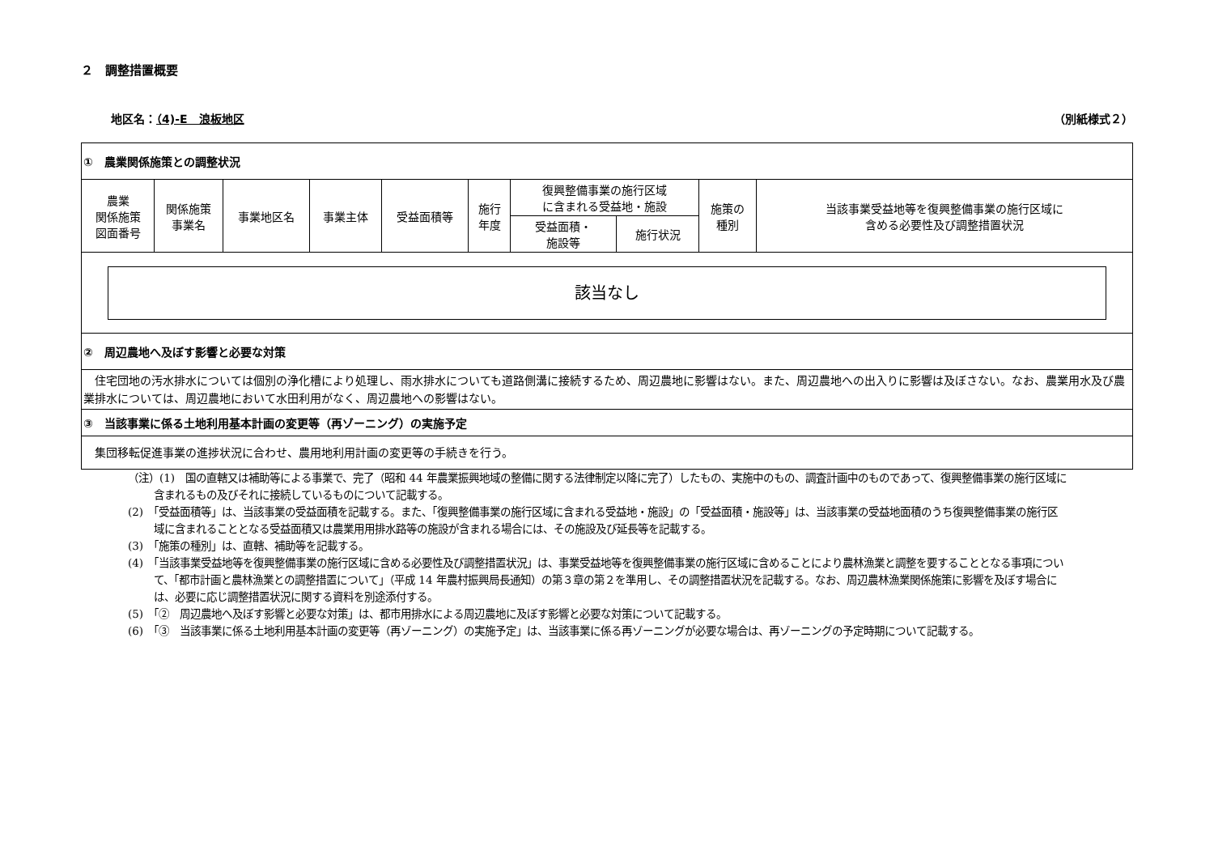２　調整措置概要
地区名：（4)-E　浪板地区 （別紙様式２）
| ① 農業関係施策との調整状況 | | | | | | | | | |
| 農業 関係施策 図面番号 | 関係施策 事業名 | 事業地区名 | 事業主体 | 受益面積等 | 施行 年度 | 復興整備事業の施行区域 に含まれる受益地・施設 | | 施策の 種別 | 当該事業受益地等を復興整備事業の施行区域に 含める必要性及び調整措置状況 |
| | | | | | | 受益面積・ 施設等 | 施行状況 | | |
| 該当なし | | | | | | | | | |
| ② 周辺農地へ及ぼす影響と必要な対策 | | | | | | | | | |
| 住宅団地の汚水排水については個別の浄化槽により処理し、雨水排水についても道路側溝に接続するため、周辺農地に影響はない。また、周辺農地への出入りに影響は及ぼさない。なお、農業用水及び農業排水については、周辺農地において水田利用がなく、周辺農地への影響はない。 | | | | | | | | | |
| ③ 当該事業に係る土地利用基本計画の変更等（再ゾーニング）の実施予定 | | | | | | | | | |
| 集団移転促進事業の進捗状況に合わせ、農用地利用計画の変更等の手続きを行う。 | | | | | | | | | |
（注）(1)　国の直轄又は補助等による事業で、完了（昭和 44 年農業振興地域の整備に関する法律制定以降に完了）したもの、実施中のもの、調査計画中のものであって、復興整備事業の施行区域に含まれるもの及びそれに接続しているものについて記載する。
(2)　「受益面積等」は、当該事業の受益面積を記載する。また、「復興整備事業の施行区域に含まれる受益地・施設」の「受益面積・施設等」は、当該事業の受益地面積のうち復興整備事業の施行区域に含まれることとなる受益面積又は農業用用排水路等の施設が含まれる場合には、その施設及び延長等を記載する。
(3)　「施策の種別」は、直轄、補助等を記載する。
(4)　「当該事業受益地等を復興整備事業の施行区域に含める必要性及び調整措置状況」は、事業受益地等を復興整備事業の施行区域に含めることにより農林漁業と調整を要することとなる事項について、「都市計画と農林漁業との調整措置について」（平成 14 年農村振興局長通知）の第３章の第２を準用し、その調整措置状況を記載する。なお、周辺農林漁業関係施策に影響を及ぼす場合には、必要に応じ調整措置状況に関する資料を別途添付する。
(5)　「②　周辺農地へ及ぼす影響と必要な対策」は、都市用排水による周辺農地に及ぼす影響と必要な対策について記載する。
(6)　「③　当該事業に係る土地利用基本計画の変更等（再ゾーニング）の実施予定」は、当該事業に係る再ゾーニングが必要な場合は、再ゾーニングの予定時期について記載する。